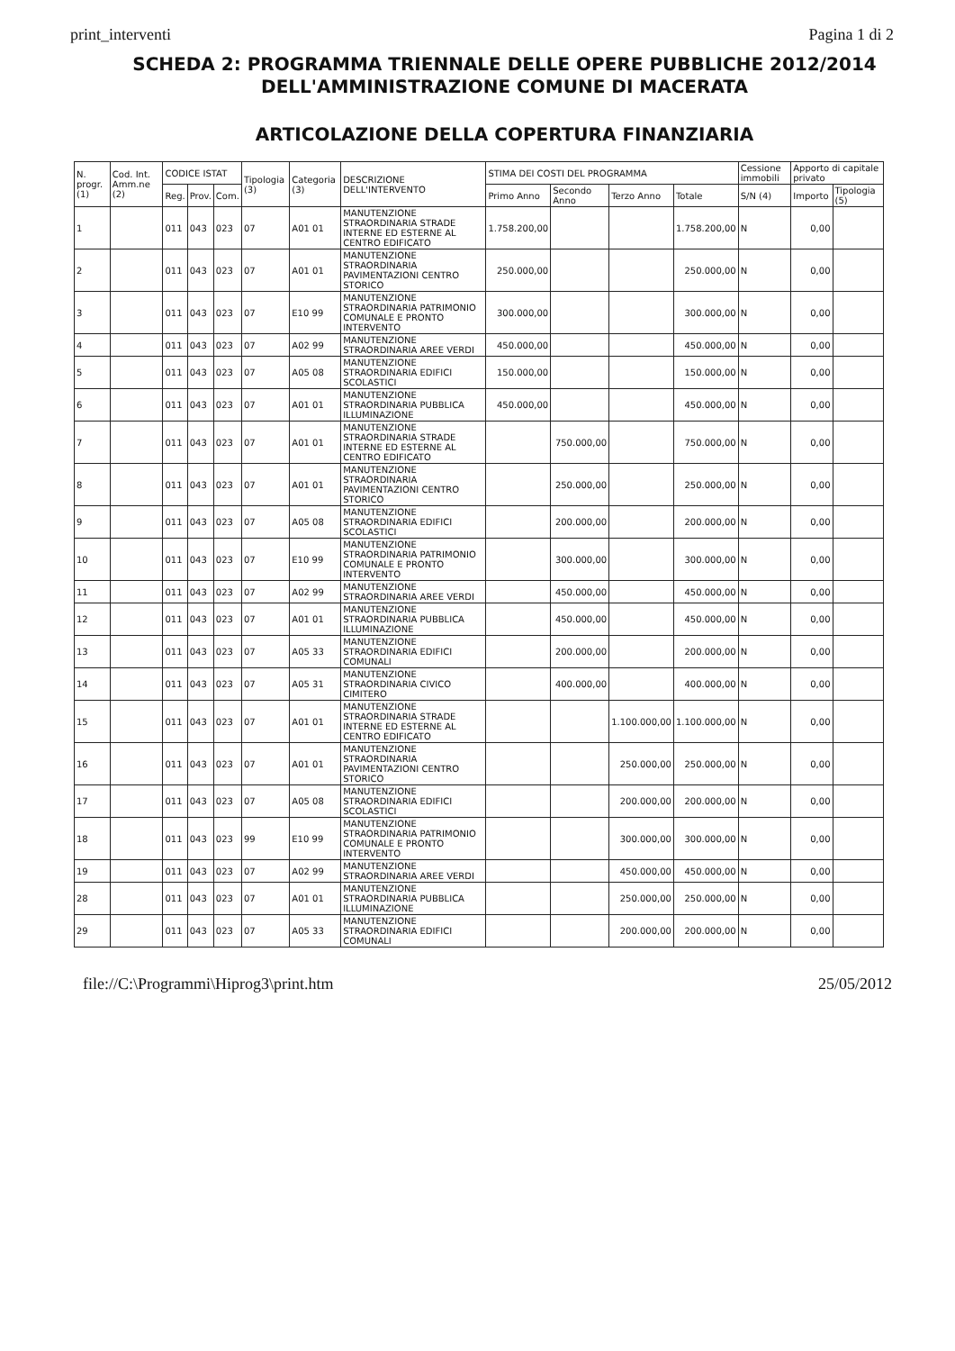print_interventi Pagina 1 di 2
SCHEDA 2: PROGRAMMA TRIENNALE DELLE OPERE PUBBLICHE 2012/2014
DELL'AMMINISTRAZIONE COMUNE DI MACERATA
ARTICOLAZIONE DELLA COPERTURA FINANZIARIA
| N. progr. (1) | Cod. Int. Amm.ne (2) | CODICE ISTAT | | | Tipologia (3) | Categoria (3) | DESCRIZIONE DELL'INTERVENTO | STIMA DEI COSTI DEL PROGRAMMA | | | | Cessione immobili | Apporto di capitale privato | |
| --- | --- | --- | --- | --- | --- | --- | --- | --- | --- | --- | --- | --- | --- | --- |
| | | Reg. | Prov. | Com. | | | | Primo Anno | Secondo Anno | Terzo Anno | Totale | S/N (4) | Importo | Tipologia (5) |
| 1 | | 011 | 043 | 023 | 07 | A01 01 | MANUTENZIONE STRAORDINARIA STRADE INTERNE ED ESTERNE AL CENTRO EDIFICATO | 1.758.200,00 | | | 1.758.200,00 | N | 0,00 | |
| 2 | | 011 | 043 | 023 | 07 | A01 01 | MANUTENZIONE STRAORDINARIA PAVIMENTAZIONI CENTRO STORICO | 250.000,00 | | | 250.000,00 | N | 0,00 | |
| 3 | | 011 | 043 | 023 | 07 | E10 99 | MANUTENZIONE STRAORDINARIA PATRIMONIO COMUNALE E PRONTO INTERVENTO | 300.000,00 | | | 300.000,00 | N | 0,00 | |
| 4 | | 011 | 043 | 023 | 07 | A02 99 | MANUTENZIONE STRAORDINARIA AREE VERDI | 450.000,00 | | | 450.000,00 | N | 0,00 | |
| 5 | | 011 | 043 | 023 | 07 | A05 08 | MANUTENZIONE STRAORDINARIA EDIFICI SCOLASTICI | 150.000,00 | | | 150.000,00 | N | 0,00 | |
| 6 | | 011 | 043 | 023 | 07 | A01 01 | MANUTENZIONE STRAORDINARIA PUBBLICA ILLUMINAZIONE | 450.000,00 | | | 450.000,00 | N | 0,00 | |
| 7 | | 011 | 043 | 023 | 07 | A01 01 | MANUTENZIONE STRAORDINARIA STRADE INTERNE ED ESTERNE AL CENTRO EDIFICATO | | 750.000,00 | | 750.000,00 | N | 0,00 | |
| 8 | | 011 | 043 | 023 | 07 | A01 01 | MANUTENZIONE STRAORDINARIA PAVIMENTAZIONI CENTRO STORICO | | 250.000,00 | | 250.000,00 | N | 0,00 | |
| 9 | | 011 | 043 | 023 | 07 | A05 08 | MANUTENZIONE STRAORDINARIA EDIFICI SCOLASTICI | | 200.000,00 | | 200.000,00 | N | 0,00 | |
| 10 | | 011 | 043 | 023 | 07 | E10 99 | MANUTENZIONE STRAORDINARIA PATRIMONIO COMUNALE E PRONTO INTERVENTO | | 300.000,00 | | 300.000,00 | N | 0,00 | |
| 11 | | 011 | 043 | 023 | 07 | A02 99 | MANUTENZIONE STRAORDINARIA AREE VERDI | | 450.000,00 | | 450.000,00 | N | 0,00 | |
| 12 | | 011 | 043 | 023 | 07 | A01 01 | MANUTENZIONE STRAORDINARIA PUBBLICA ILLUMINAZIONE | | 450.000,00 | | 450.000,00 | N | 0,00 | |
| 13 | | 011 | 043 | 023 | 07 | A05 33 | MANUTENZIONE STRAORDINARIA EDIFICI COMUNALI | | 200.000,00 | | 200.000,00 | N | 0,00 | |
| 14 | | 011 | 043 | 023 | 07 | A05 31 | MANUTENZIONE STRAORDINARIA CIVICO CIMITERO | | 400.000,00 | | 400.000,00 | N | 0,00 | |
| 15 | | 011 | 043 | 023 | 07 | A01 01 | MANUTENZIONE STRAORDINARIA STRADE INTERNE ED ESTERNE AL CENTRO EDIFICATO | | | 1.100.000,00 | 1.100.000,00 | N | 0,00 | |
| 16 | | 011 | 043 | 023 | 07 | A01 01 | MANUTENZIONE STRAORDINARIA PAVIMENTAZIONI CENTRO STORICO | | | 250.000,00 | 250.000,00 | N | 0,00 | |
| 17 | | 011 | 043 | 023 | 07 | A05 08 | MANUTENZIONE STRAORDINARIA EDIFICI SCOLASTICI | | | 200.000,00 | 200.000,00 | N | 0,00 | |
| 18 | | 011 | 043 | 023 | 99 | E10 99 | MANUTENZIONE STRAORDINARIA PATRIMONIO COMUNALE E PRONTO INTERVENTO | | | 300.000,00 | 300.000,00 | N | 0,00 | |
| 19 | | 011 | 043 | 023 | 07 | A02 99 | MANUTENZIONE STRAORDINARIA AREE VERDI | | | 450.000,00 | 450.000,00 | N | 0,00 | |
| 28 | | 011 | 043 | 023 | 07 | A01 01 | MANUTENZIONE STRAORDINARIA PUBBLICA ILLUMINAZIONE | | | 250.000,00 | 250.000,00 | N | 0,00 | |
| 29 | | 011 | 043 | 023 | 07 | A05 33 | MANUTENZIONE STRAORDINARIA EDIFICI COMUNALI | | | 200.000,00 | 200.000,00 | N | 0,00 | |
file://C:\Programmi\Hiprog3\print.htm 25/05/2012